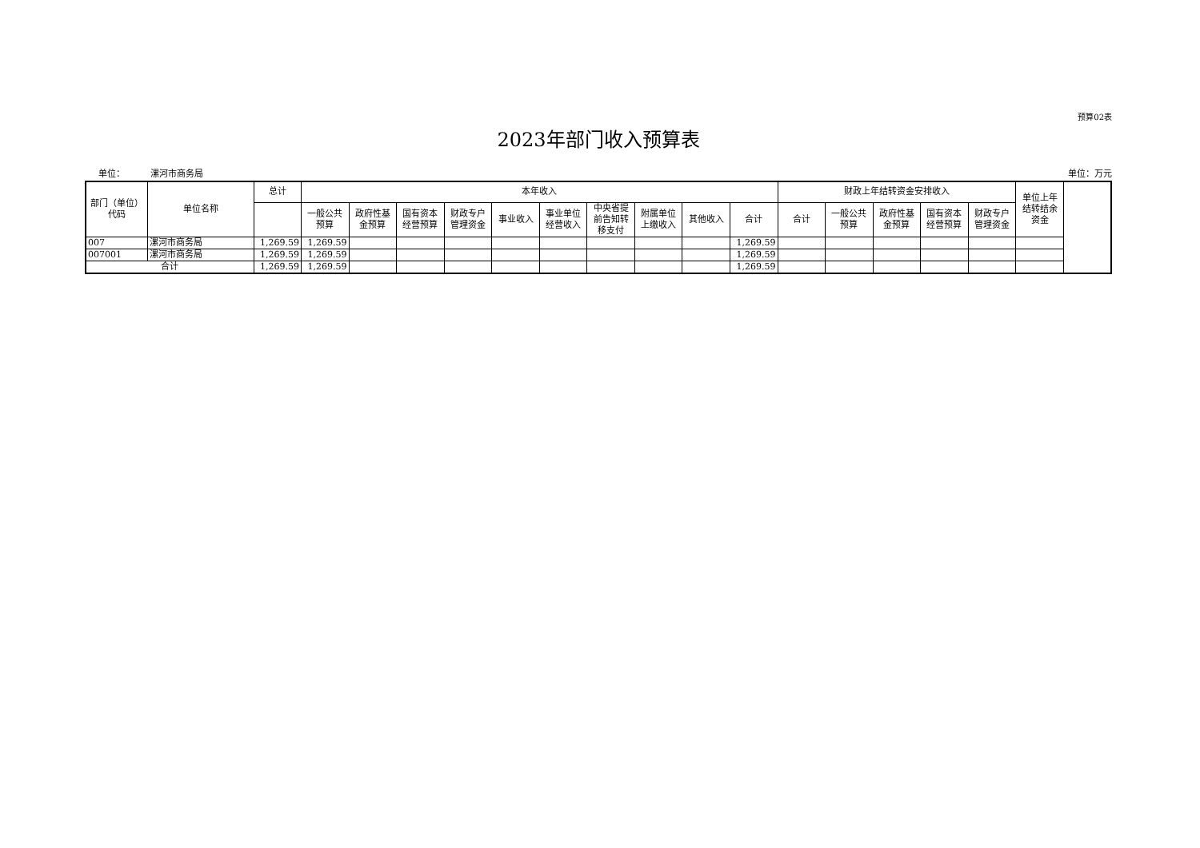预算02表
2023年部门收入预算表
单位： 漯河市商务局 单位：万元
| 部门（单位）代码 | 单位名称 | 总计 | 本年收入 | | | | | | | | | | 财政上年结转资金安排收入 | | | | | 单位上年结转结余资金 |
| --- | --- | --- | --- | --- | --- | --- | --- | --- | --- | --- | --- | --- | --- | --- | --- | --- | --- | --- |
| | | | 一般公共预算 | 政府性基金预算 | 国有资本经营预算 | 财政专户管理资金 | 事业收入 | 事业单位经营收入 | 中央省提前告知转移支付 | 附属单位上缴收入 | 其他收入 | 合计 | 合计 | 一般公共预算 | 政府性基金预算 | 国有资本经营预算 | 财政专户管理资金 | |
| 007 | 漯河市商务局 | 1,269.59 | 1,269.59 | | | | | | | | | 1,269.59 | | | | | | |
| 007001 | 漯河市商务局 | 1,269.59 | 1,269.59 | | | | | | | | | 1,269.59 | | | | | | |
| 合计 | | 1,269.59 | 1,269.59 | | | | | | | | | 1,269.59 | | | | | | |